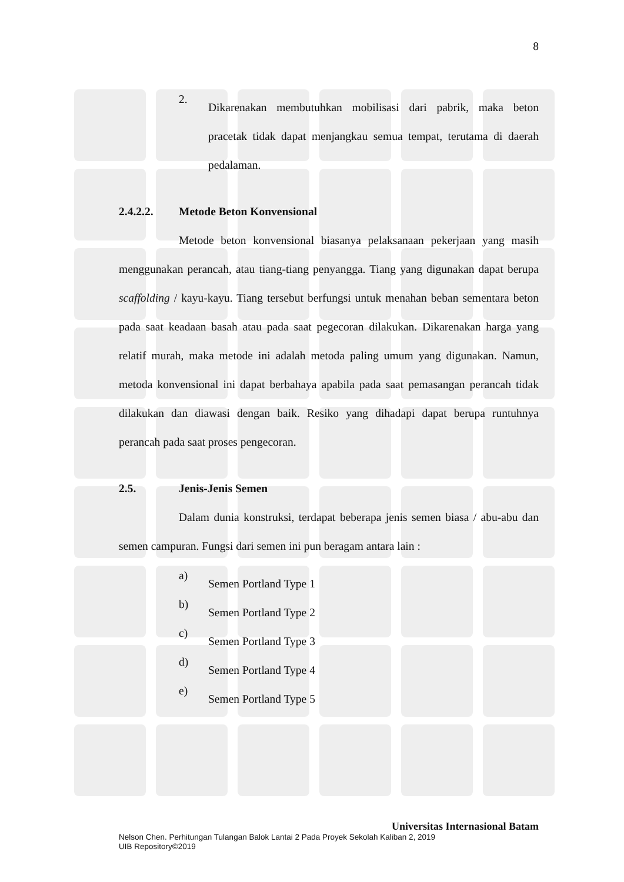8
2.
Dikarenakan membutuhkan mobilisasi dari pabrik, maka beton pracetak tidak dapat menjangkau semua tempat, terutama di daerah pedalaman.
2.4.2.2. Metode Beton Konvensional
Metode beton konvensional biasanya pelaksanaan pekerjaan yang masih menggunakan perancah, atau tiang-tiang penyangga. Tiang yang digunakan dapat berupa scaffolding / kayu-kayu. Tiang tersebut berfungsi untuk menahan beban sementara beton pada saat keadaan basah atau pada saat pegecoran dilakukan. Dikarenakan harga yang relatif murah, maka metode ini adalah metoda paling umum yang digunakan. Namun, metoda konvensional ini dapat berbahaya apabila pada saat pemasangan perancah tidak dilakukan dan diawasi dengan baik. Resiko yang dihadapi dapat berupa runtuhnya perancah pada saat proses pengecoran.
2.5. Jenis-Jenis Semen
Dalam dunia konstruksi, terdapat beberapa jenis semen biasa / abu-abu dan semen campuran. Fungsi dari semen ini pun beragam antara lain :
a)
Semen Portland Type 1
b)
Semen Portland Type 2
c)
Semen Portland Type 3
d)
Semen Portland Type 4
e)
Semen Portland Type 5
Universitas Internasional Batam
Nelson Chen. Perhitungan Tulangan Balok Lantai 2 Pada Proyek Sekolah Kaliban 2, 2019
UIB Repository©2019